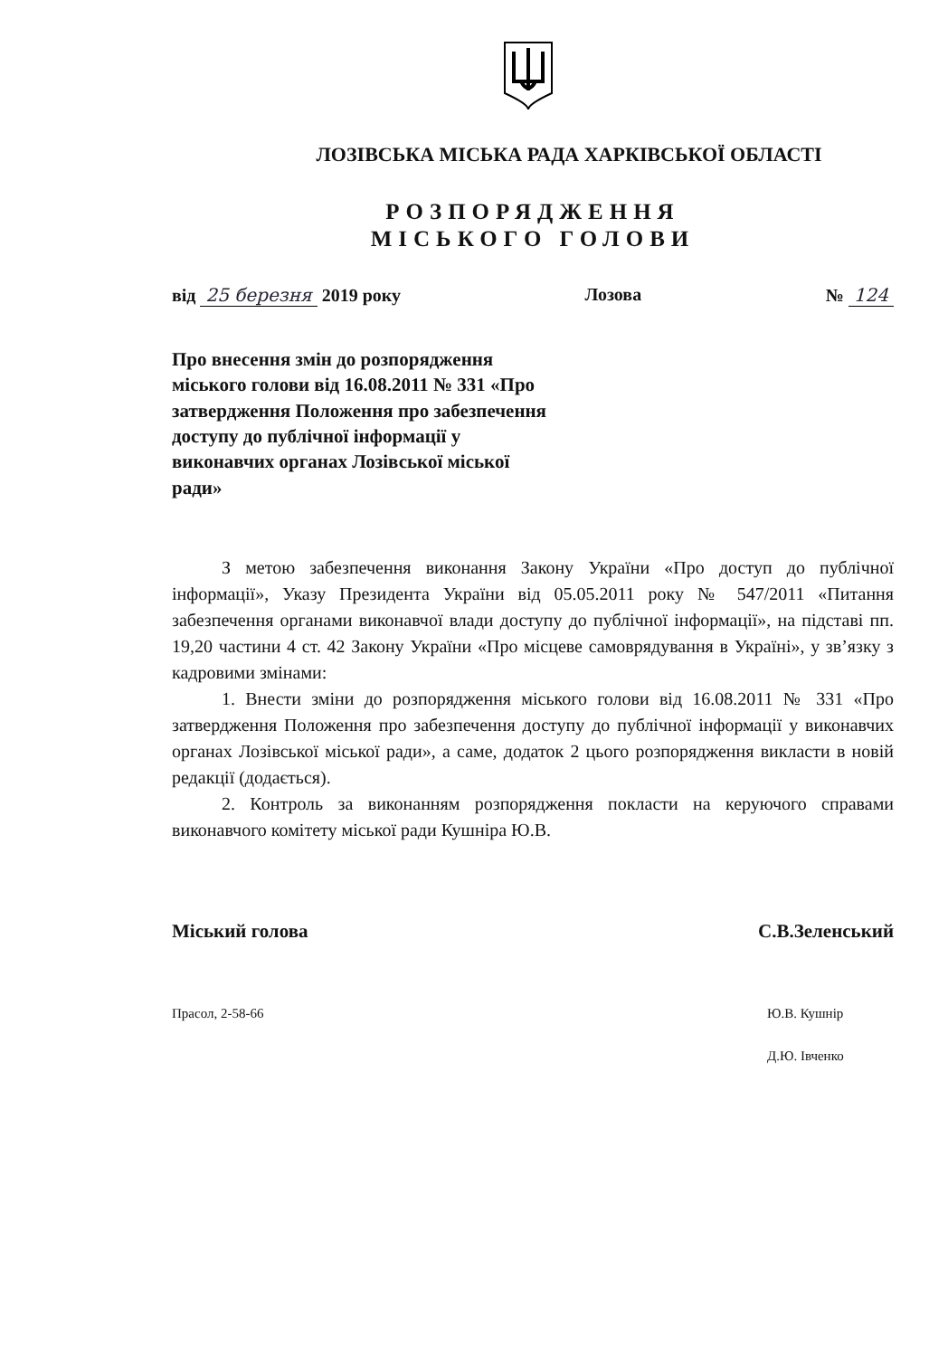ЛОЗІВСЬКА МІСЬКА РАДА ХАРКІВСЬКОЇ ОБЛАСТІ
РОЗПОРЯДЖЕННЯ
МІСЬКОГО ГОЛОВИ
від 25 березня 2019 року Лозова № 124
Про внесення змін до розпорядження міського голови від 16.08.2011 № 331 «Про затвердження Положення про забезпечення доступу до публічної інформації у виконавчих органах Лозівської міської ради»
З метою забезпечення виконання Закону України «Про доступ до публічної інформації», Указу Президента України від 05.05.2011 року № 547/2011 «Питання забезпечення органами виконавчої влади доступу до публічної інформації», на підставі пп. 19,20 частини 4 ст. 42 Закону України «Про місцеве самоврядування в Україні», у зв’язку з кадровими змінами:
1. Внести зміни до розпорядження міського голови від 16.08.2011 № 331 «Про затвердження Положення про забезпечення доступу до публічної інформації у виконавчих органах Лозівської міської ради», а саме, додаток 2 цього розпорядження викласти в новій редакції (додається).
2. Контроль за виконанням розпорядження покласти на керуючого справами виконавчого комітету міської ради Кушніра Ю.В.
Міський голова С.В.Зеленський
Прасол, 2-58-66 Ю.В. Кушнір
Д.Ю. Івченко